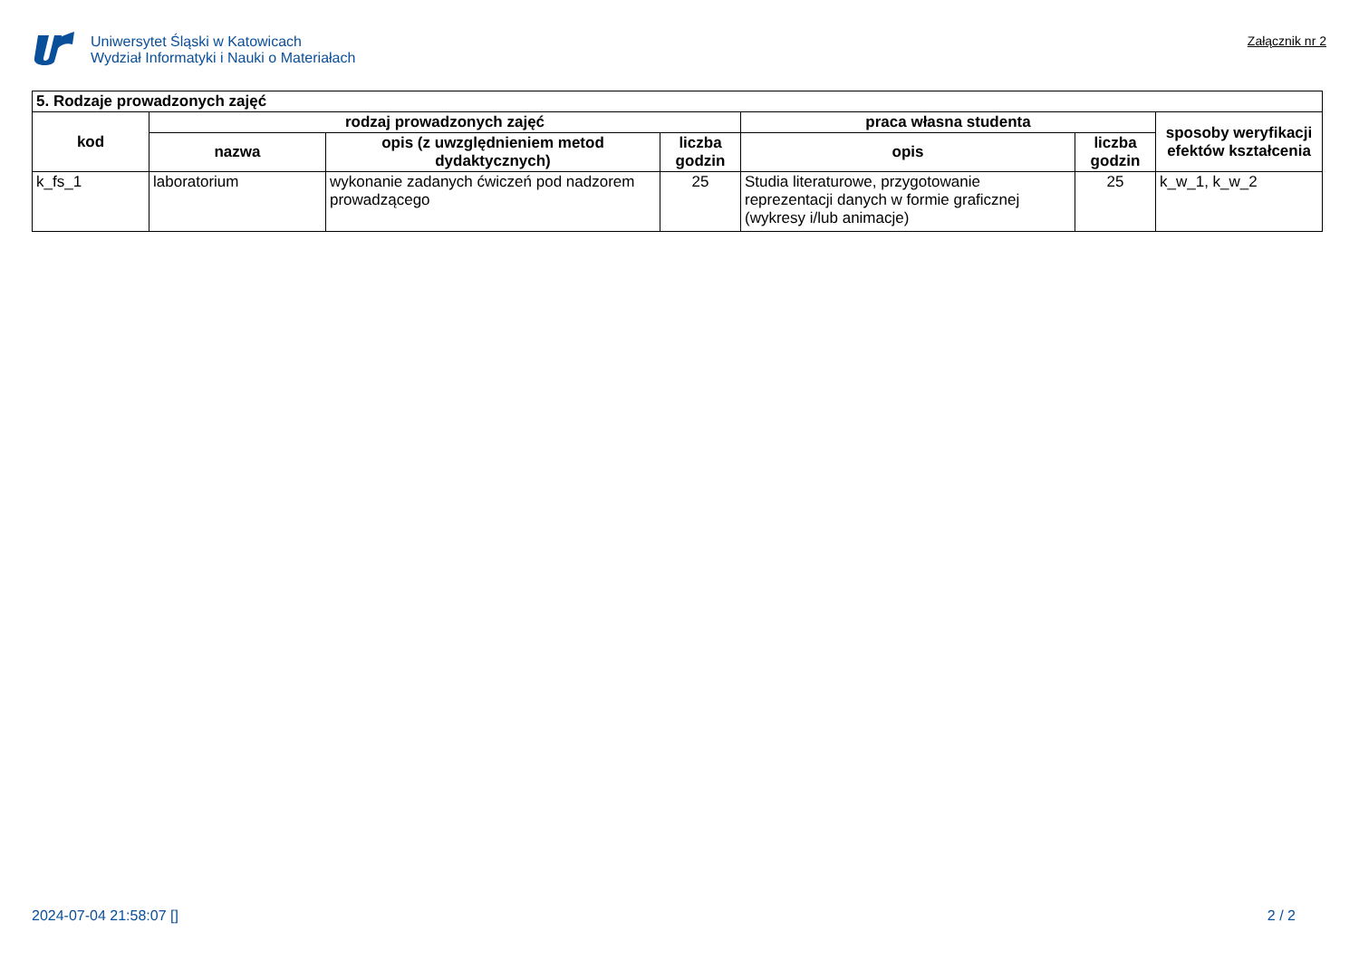Uniwersytet Śląski w Katowicach
Wydział Informatyki i Nauki o Materiałach
Załącznik nr 2
| 5. Rodzaje prowadzonych zajęć | | | | | | |
| --- | --- | --- | --- | --- | --- | --- |
| kod | rodzaj prowadzonych zajęć | | | praca własna studenta | | sposoby weryfikacji efektów kształcenia |
| | nazwa | opis (z uwzględnieniem metod dydaktycznych) | liczba godzin | opis | liczba godzin | |
| k_fs_1 | laboratorium | wykonanie zadanych ćwiczeń pod nadzorem prowadzącego | 25 | Studia literaturowe, przygotowanie reprezentacji danych w formie graficznej (wykresy i/lub animacje) | 25 | k_w_1, k_w_2 |
2024-07-04 21:58:07 [] 2 / 2